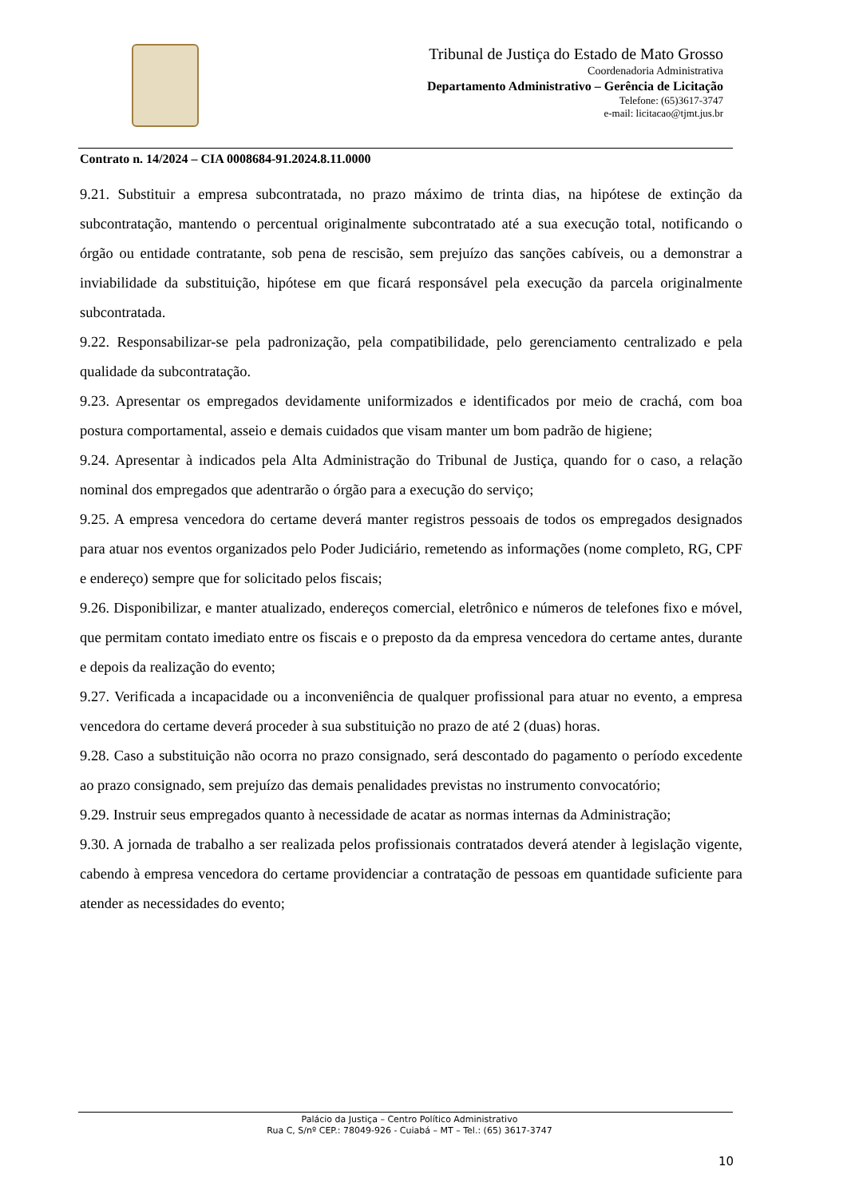Tribunal de Justiça do Estado de Mato Grosso
Coordenadoria Administrativa
Departamento Administrativo – Gerência de Licitação
Telefone: (65)3617-3747
e-mail: licitacao@tjmt.jus.br
Contrato n. 14/2024 – CIA 0008684-91.2024.8.11.0000
9.21. Substituir a empresa subcontratada, no prazo máximo de trinta dias, na hipótese de extinção da subcontratação, mantendo o percentual originalmente subcontratado até a sua execução total, notificando o órgão ou entidade contratante, sob pena de rescisão, sem prejuízo das sanções cabíveis, ou a demonstrar a inviabilidade da substituição, hipótese em que ficará responsável pela execução da parcela originalmente subcontratada.
9.22. Responsabilizar-se pela padronização, pela compatibilidade, pelo gerenciamento centralizado e pela qualidade da subcontratação.
9.23. Apresentar os empregados devidamente uniformizados e identificados por meio de crachá, com boa postura comportamental, asseio e demais cuidados que visam manter um bom padrão de higiene;
9.24. Apresentar à indicados pela Alta Administração do Tribunal de Justiça, quando for o caso, a relação nominal dos empregados que adentrarão o órgão para a execução do serviço;
9.25. A empresa vencedora do certame deverá manter registros pessoais de todos os empregados designados para atuar nos eventos organizados pelo Poder Judiciário, remetendo as informações (nome completo, RG, CPF e endereço) sempre que for solicitado pelos fiscais;
9.26. Disponibilizar, e manter atualizado, endereços comercial, eletrônico e números de telefones fixo e móvel, que permitam contato imediato entre os fiscais e o preposto da da empresa vencedora do certame antes, durante e depois da realização do evento;
9.27. Verificada a incapacidade ou a inconveniência de qualquer profissional para atuar no evento, a empresa vencedora do certame deverá proceder à sua substituição no prazo de até 2 (duas) horas.
9.28. Caso a substituição não ocorra no prazo consignado, será descontado do pagamento o período excedente ao prazo consignado, sem prejuízo das demais penalidades previstas no instrumento convocatório;
9.29. Instruir seus empregados quanto à necessidade de acatar as normas internas da Administração;
9.30. A jornada de trabalho a ser realizada pelos profissionais contratados deverá atender à legislação vigente, cabendo à empresa vencedora do certame providenciar a contratação de pessoas em quantidade suficiente para atender as necessidades do evento;
Palácio da Justiça – Centro Político Administrativo
Rua C, S/nº CEP.: 78049-926 - Cuiabá – MT – Tel.: (65) 3617-3747
10